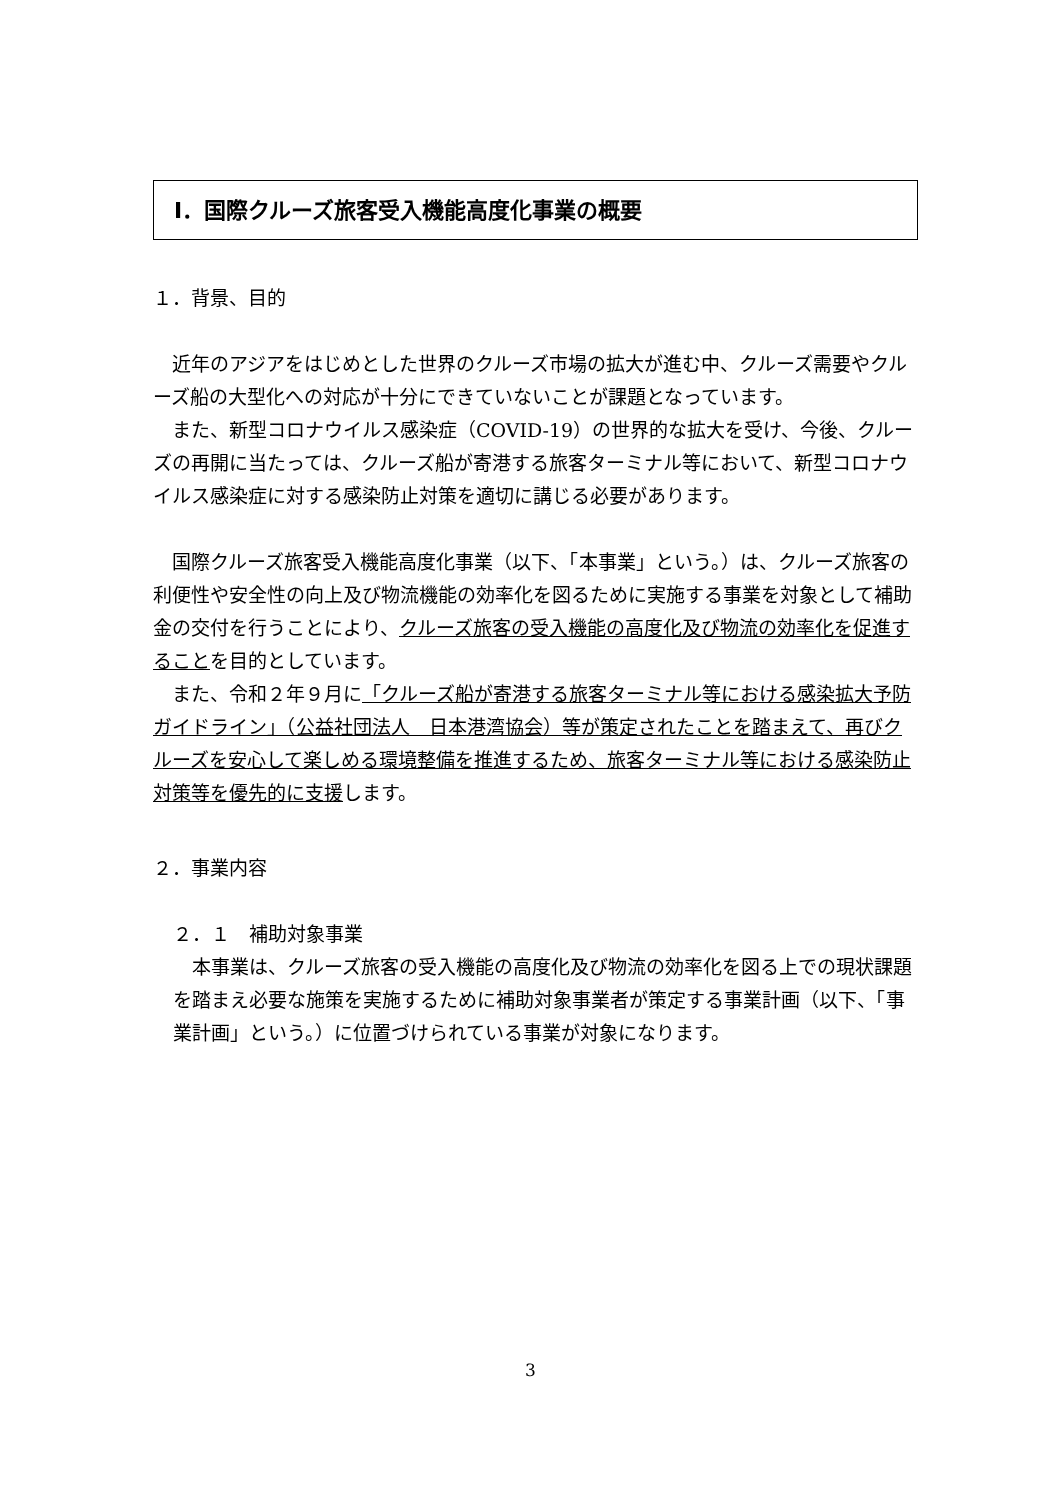Ⅰ．国際クルーズ旅客受入機能高度化事業の概要
１．背景、目的
　近年のアジアをはじめとした世界のクルーズ市場の拡大が進む中、クルーズ需要やクルーズ船の大型化への対応が十分にできていないことが課題となっています。
　また、新型コロナウイルス感染症（COVID-19）の世界的な拡大を受け、今後、クルーズの再開に当たっては、クルーズ船が寄港する旅客ターミナル等において、新型コロナウイルス感染症に対する感染防止対策を適切に講じる必要があります。
　国際クルーズ旅客受入機能高度化事業（以下、「本事業」という。）は、クルーズ旅客の利便性や安全性の向上及び物流機能の効率化を図るために実施する事業を対象として補助金の交付を行うことにより、クルーズ旅客の受入機能の高度化及び物流の効率化を促進することを目的としています。
　また、令和２年９月に「クルーズ船が寄港する旅客ターミナル等における感染拡大予防ガイドライン」（公益社団法人　日本港湾協会）等が策定されたことを踏まえて、再びクルーズを安心して楽しめる環境整備を推進するため、旅客ターミナル等における感染防止対策等を優先的に支援します。
２．事業内容
２．１　補助対象事業
　本事業は、クルーズ旅客の受入機能の高度化及び物流の効率化を図る上での現状課題を踏まえ必要な施策を実施するために補助対象事業者が策定する事業計画（以下、「事業計画」という。）に位置づけられている事業が対象になります。
3